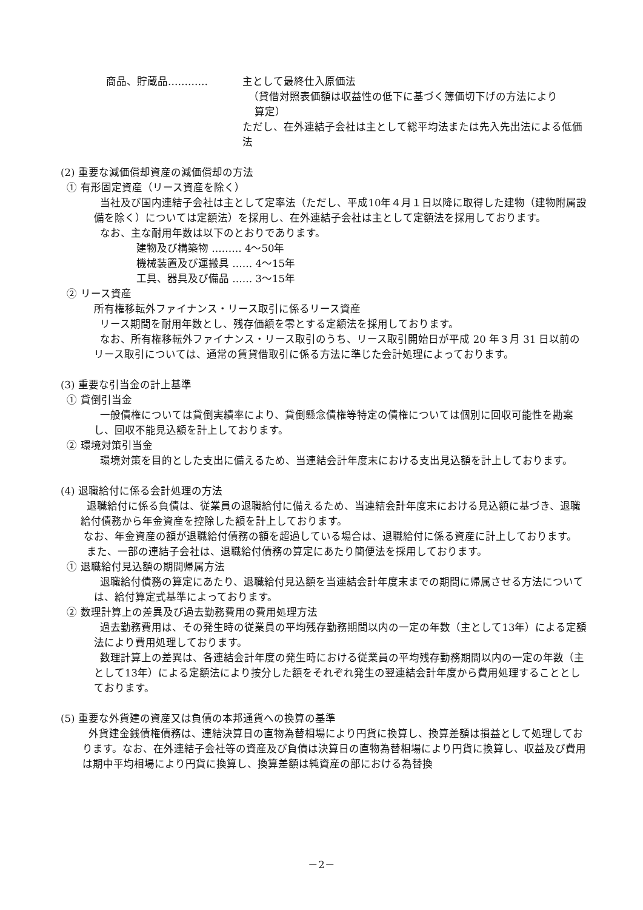商品、貯蔵品………… 主として最終仕入原価法
（貸借対照表価額は収益性の低下に基づく簿価切下げの方法により
算定）
ただし、在外連結子会社は主として総平均法または先入先出法による低価法
(2) 重要な減価償却資産の減価償却の方法
① 有形固定資産（リース資産を除く）
当社及び国内連結子会社は主として定率法（ただし、平成10年４月１日以降に取得した建物（建物附属設備を除く）については定額法）を採用し、在外連結子会社は主として定額法を採用しております。
なお、主な耐用年数は以下のとおりであります。
建物及び構築物 ……… 4～50年
機械装置及び運搬具 …… 4～15年
工具、器具及び備品 …… 3～15年
② リース資産
所有権移転外ファイナンス・リース取引に係るリース資産
リース期間を耐用年数とし、残存価額を零とする定額法を採用しております。
なお、所有権移転外ファイナンス・リース取引のうち、リース取引開始日が平成 20 年３月 31 日以前のリース取引については、通常の賃貸借取引に係る方法に準じた会計処理によっております。
(3) 重要な引当金の計上基準
① 貸倒引当金
一般債権については貸倒実績率により、貸倒懸念債権等特定の債権については個別に回収可能性を勘案し、回収不能見込額を計上しております。
② 環境対策引当金
環境対策を目的とした支出に備えるため、当連結会計年度末における支出見込額を計上しております。
(4) 退職給付に係る会計処理の方法
退職給付に係る負債は、従業員の退職給付に備えるため、当連結会計年度末における見込額に基づき、退職給付債務から年金資産を控除した額を計上しております。
なお、年金資産の額が退職給付債務の額を超過している場合は、退職給付に係る資産に計上しております。
また、一部の連結子会社は、退職給付債務の算定にあたり簡便法を採用しております。
① 退職給付見込額の期間帰属方法
退職給付債務の算定にあたり、退職給付見込額を当連結会計年度末までの期間に帰属させる方法については、給付算定式基準によっております。
② 数理計算上の差異及び過去勤務費用の費用処理方法
過去勤務費用は、その発生時の従業員の平均残存勤務期間以内の一定の年数（主として13年）による定額法により費用処理しております。
数理計算上の差異は、各連結会計年度の発生時における従業員の平均残存勤務期間以内の一定の年数（主として13年）による定額法により按分した額をそれぞれ発生の翌連結会計年度から費用処理することとしております。
(5) 重要な外貨建の資産又は負債の本邦通貨への換算の基準
外貨建金銭債権債務は、連結決算日の直物為替相場により円貨に換算し、換算差額は損益として処理しております。なお、在外連結子会社等の資産及び負債は決算日の直物為替相場により円貨に換算し、収益及び費用は期中平均相場により円貨に換算し、換算差額は純資産の部における為替換
－2－